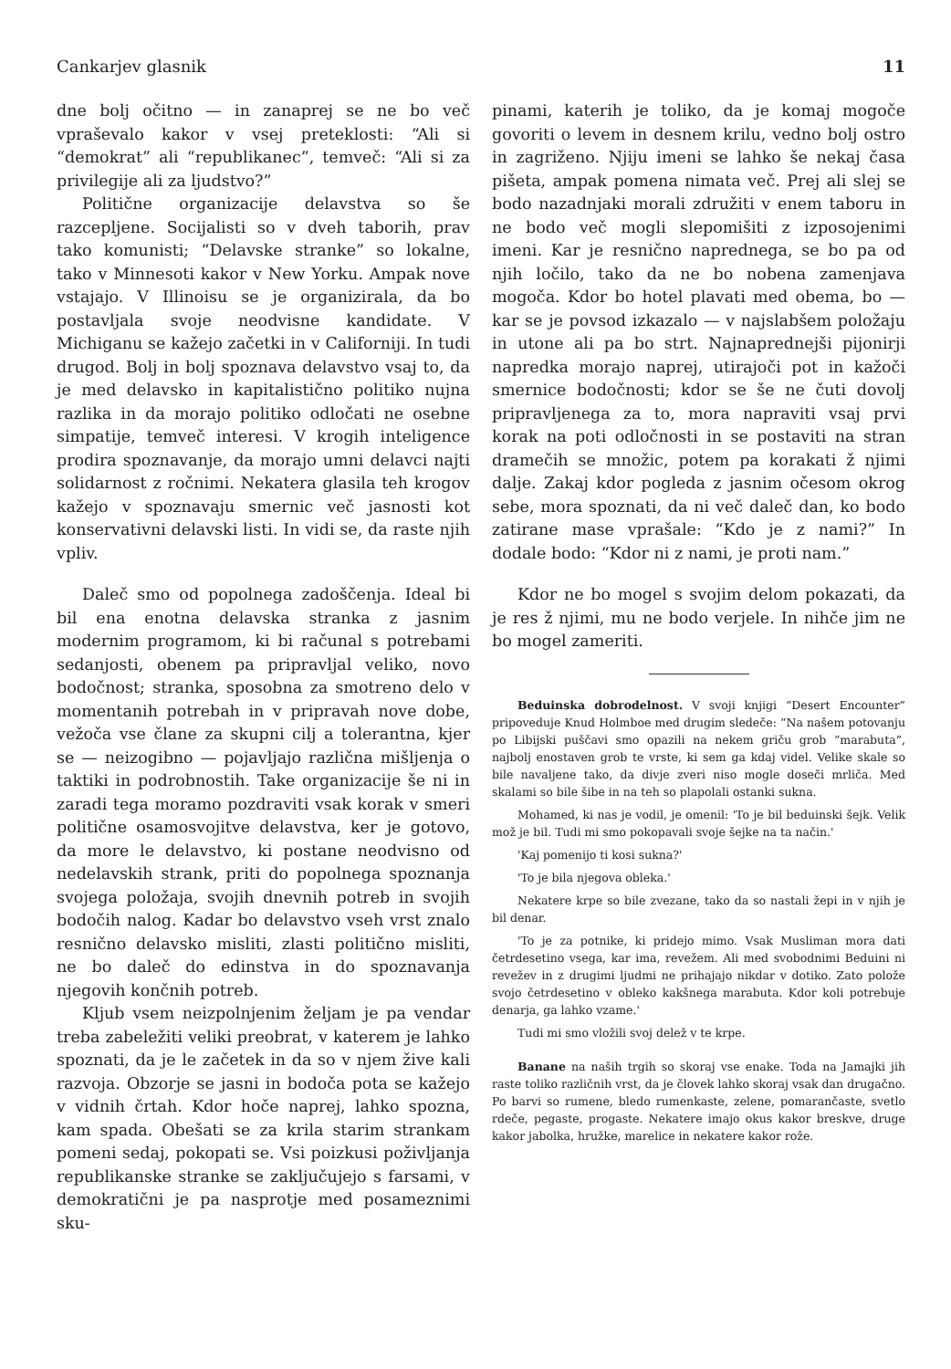Cankarjev glasnik 11
dne bolj očitno — in zanaprej se ne bo več vpraševalo kakor v vsej preteklosti: “Ali si “demokrat” ali “republikanec”, temveč: “Ali si za privilegije ali za ljudstvo?”
Politične organizacije delavstva so še razcepljene. Socijalisti so v dveh taborih, prav tako komunisti; “Delavske stranke” so lokalne, tako v Minnesoti kakor v New Yorku. Ampak nove vstajajo. V Illinoisu se je organizirala, da bo postavljala svoje neodvisne kandidate. V Michiganu se kažejo začetki in v Californiji. In tudi drugod. Bolj in bolj spoznava delavstvo vsaj to, da je med delavsko in kapitalistično politiko nujna razlika in da morajo politiko odločati ne osebne simpatije, temveč interesi. V krogih inteligence prodira spoznavanje, da morajo umni delavci najti solidarnost z ročnimi. Nekatera glasila teh krogov kažejo v spoznavaju smernic več jasnosti kot konservativni delavski listi. In vidi se, da raste njih vpliv.
Daleč smo od popolnega zadoščenja. Ideal bi bil ena enotna delavska stranka z jasnim modernim programom, ki bi računal s potrebami sedanjosti, obenem pa pripravljal veliko, novo bodočnost; stranka, sposobna za smotreno delo v momentanih potrebah in v pripravah nove dobe, vežoča vse člane za skupni cilj a tolerantna, kjer se — neizogibno — pojavljajo različna mišljenja o taktiki in podrobnostih. Take organizacije še ni in zaradi tega moramo pozdraviti vsak korak v smeri politične osamosvojitve delavstva, ker je gotovo, da more le delavstvo, ki postane neodvisno od nedelavskih strank, priti do popolnega spoznanja svojega položaja, svojih dnevnih potreb in svojih bodočih nalog. Kadar bo delavstvo vseh vrst znalo resnično delavsko misliti, zlasti politično misliti, ne bo daleč do edinstva in do spoznavanja njegovih končnih potreb.
Kljub vsem neizpolnjenim željam je pa vendar treba zabeležiti veliki preobrat, v katerem je lahko spoznati, da je le začetek in da so v njem žive kali razvoja. Obzorje se jasni in bodoča pota se kažejo v vidnih črtah. Kdor hoče naprej, lahko spozna, kam spada. Obešati se za krila starim strankam pomeni sedaj, pokopati se. Vsi poizkusi poživljanja republikanske stranke se zaključujejo s farsami, v demokratični je pa nasprotje med posameznimi sku-
pinami, katerih je toliko, da je komaj mogoče govoriti o levem in desnem krilu, vedno bolj ostro in zagriženo. Njiju imeni se lahko še nekaj časa pišeta, ampak pomena nimata več. Prej ali slej se bodo nazadnjaki morali združiti v enem taboru in ne bodo več mogli slepomišiti z izposojenimi imeni. Kar je resnično naprednega, se bo pa od njih ločilo, tako da ne bo nobena zamenjava mogoča. Kdor bo hotel plavati med obema, bo — kar se je povsod izkazalo — v najslabšem položaju in utone ali pa bo strt. Najnaprednejši pijonirji napredka morajo naprej, utirajoči pot in kažoči smernice bodočnosti; kdor se še ne čuti dovolj pripravljenega za to, mora napraviti vsaj prvi korak na poti odločnosti in se postaviti na stran dramečih se množic, potem pa korakati ž njimi dalje. Zakaj kdor pogleda z jasnim očesom okrog sebe, mora spoznati, da ni več daleč dan, ko bodo zatirane mase vprašale: “Kdo je z nami?” In dodale bodo: “Kdor ni z nami, je proti nam.”
Kdor ne bo mogel s svojim delom pokazati, da je res ž njimi, mu ne bodo verjele. In nihče jim ne bo mogel zameriti.
Beduinska dobrodelnost. V svoji knjigi “Desert Encounter” pripoveduje Knud Holmboe med drugim sledeče: “Na našem potovanju po Libijski puščavi smo opazili na nekem griču grob “marabuta”, najbolj enostaven grob te vrste, ki sem ga kdaj videl. Velike skale so bile navaljene tako, da divje zveri niso mogle doseči mrliča. Med skalami so bile šibe in na teh so plapolali ostanki sukna.
Mohamed, ki nas je vodil, je omenil: 'To je bil beduinski šejk. Velik mož je bil. Tudi mi smo pokopavali svoje šejke na ta način.'
'Kaj pomenijo ti kosi sukna?'
'To je bila njegova obleka.'
Nekatere krpe so bile zvezane, tako da so nastali žepi in v njih je bil denar.
'To je za potnike, ki pridejo mimo. Vsak Musliman mora dati četrdesetino vsega, kar ima, revežem. Ali med svobodnimi Beduini ni revežev in z drugimi ljudmi ne prihajajo nikdar v dotiko. Zato polože svojo četrdesetino v obleko kakšnega marabuta. Kdor koli potrebuje denarja, ga lahko vzame.'
Tudi mi smo vložili svoj delež v te krpe.
Banane na naših trgih so skoraj vse enake. Toda na Jamajki jih raste toliko različnih vrst, da je človek lahko skoraj vsak dan drugačno. Po barvi so rumene, bledo rumenkaste, zelene, pomarančaste, svetlo rdeče, pegaste, progaste. Nekatere imajo okus kakor breskve, druge kakor jabolka, hružke, marelice in nekatere kakor rože.